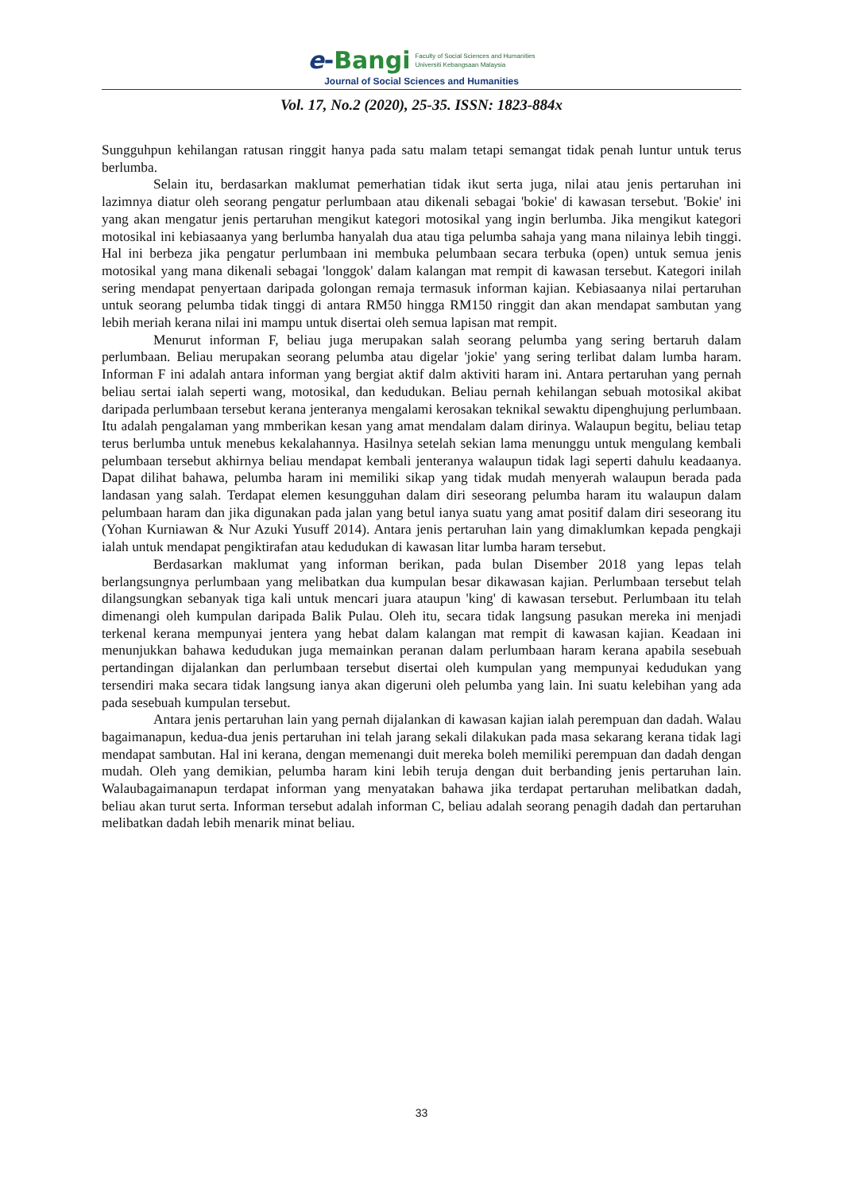e-Bangi
Faculty of Social Sciences and Humanities
Universiti Kebangsaan Malaysia
Journal of Social Sciences and Humanities
Vol. 17, No.2 (2020), 25-35. ISSN: 1823-884x
Sungguhpun kehilangan ratusan ringgit hanya pada satu malam tetapi semangat tidak penah luntur untuk terus berlumba.
Selain itu, berdasarkan maklumat pemerhatian tidak ikut serta juga, nilai atau jenis pertaruhan ini lazimnya diatur oleh seorang pengatur perlumbaan atau dikenali sebagai 'bokie' di kawasan tersebut. 'Bokie' ini yang akan mengatur jenis pertaruhan mengikut kategori motosikal yang ingin berlumba. Jika mengikut kategori motosikal ini kebiasaanya yang berlumba hanyalah dua atau tiga pelumba sahaja yang mana nilainya lebih tinggi. Hal ini berbeza jika pengatur perlumbaan ini membuka pelumbaan secara terbuka (open) untuk semua jenis motosikal yang mana dikenali sebagai 'longgok' dalam kalangan mat rempit di kawasan tersebut. Kategori inilah sering mendapat penyertaan daripada golongan remaja termasuk informan kajian. Kebiasaanya nilai pertaruhan untuk seorang pelumba tidak tinggi di antara RM50 hingga RM150 ringgit dan akan mendapat sambutan yang lebih meriah kerana nilai ini mampu untuk disertai oleh semua lapisan mat rempit.
Menurut informan F, beliau juga merupakan salah seorang pelumba yang sering bertaruh dalam perlumbaan. Beliau merupakan seorang pelumba atau digelar 'jokie' yang sering terlibat dalam lumba haram. Informan F ini adalah antara informan yang bergiat aktif dalm aktiviti haram ini. Antara pertaruhan yang pernah beliau sertai ialah seperti wang, motosikal, dan kedudukan. Beliau pernah kehilangan sebuah motosikal akibat daripada perlumbaan tersebut kerana jenteranya mengalami kerosakan teknikal sewaktu dipenghujung perlumbaan. Itu adalah pengalaman yang mmberikan kesan yang amat mendalam dalam dirinya. Walaupun begitu, beliau tetap terus berlumba untuk menebus kekalahannya. Hasilnya setelah sekian lama menunggu untuk mengulang kembali pelumbaan tersebut akhirnya beliau mendapat kembali jenteranya walaupun tidak lagi seperti dahulu keadaanya. Dapat dilihat bahawa, pelumba haram ini memiliki sikap yang tidak mudah menyerah walaupun berada pada landasan yang salah. Terdapat elemen kesungguhan dalam diri seseorang pelumba haram itu walaupun dalam pelumbaan haram dan jika digunakan pada jalan yang betul ianya suatu yang amat positif dalam diri seseorang itu (Yohan Kurniawan & Nur Azuki Yusuff 2014). Antara jenis pertaruhan lain yang dimaklumkan kepada pengkaji ialah untuk mendapat pengiktirafan atau kedudukan di kawasan litar lumba haram tersebut.
Berdasarkan maklumat yang informan berikan, pada bulan Disember 2018 yang lepas telah berlangsungnya perlumbaan yang melibatkan dua kumpulan besar dikawasan kajian. Perlumbaan tersebut telah dilangsungkan sebanyak tiga kali untuk mencari juara ataupun 'king' di kawasan tersebut. Perlumbaan itu telah dimenangi oleh kumpulan daripada Balik Pulau. Oleh itu, secara tidak langsung pasukan mereka ini menjadi terkenal kerana mempunyai jentera yang hebat dalam kalangan mat rempit di kawasan kajian. Keadaan ini menunjukkan bahawa kedudukan juga memainkan peranan dalam perlumbaan haram kerana apabila sesebuah pertandingan dijalankan dan perlumbaan tersebut disertai oleh kumpulan yang mempunyai kedudukan yang tersendiri maka secara tidak langsung ianya akan digeruni oleh pelumba yang lain. Ini suatu kelebihan yang ada pada sesebuah kumpulan tersebut.
Antara jenis pertaruhan lain yang pernah dijalankan di kawasan kajian ialah perempuan dan dadah. Walau bagaimanapun, kedua-dua jenis pertaruhan ini telah jarang sekali dilakukan pada masa sekarang kerana tidak lagi mendapat sambutan. Hal ini kerana, dengan memenangi duit mereka boleh memiliki perempuan dan dadah dengan mudah. Oleh yang demikian, pelumba haram kini lebih teruja dengan duit berbanding jenis pertaruhan lain. Walaubagaimanapun terdapat informan yang menyatakan bahawa jika terdapat pertaruhan melibatkan dadah, beliau akan turut serta. Informan tersebut adalah informan C, beliau adalah seorang penagih dadah dan pertaruhan melibatkan dadah lebih menarik minat beliau.
33